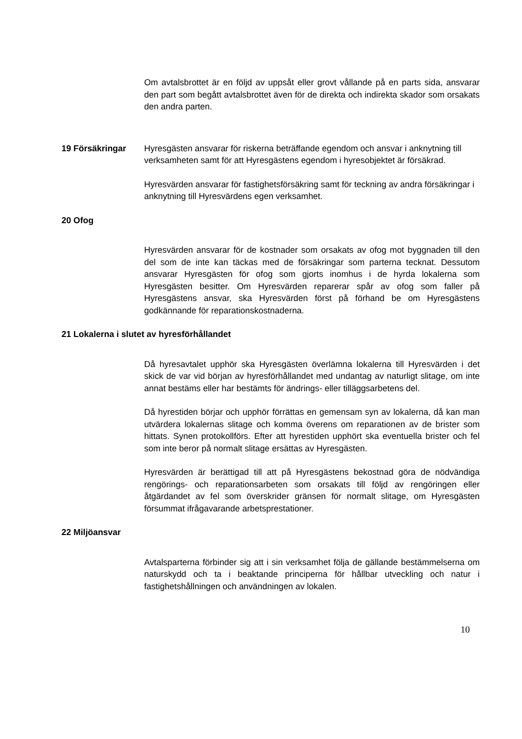Om avtalsbrottet är en följd av uppsåt eller grovt vållande på en parts sida, ansvarar den part som begått avtalsbrottet även för de direkta och indirekta skador som orsakats den andra parten.
19 Försäkringar Hyresgästen ansvarar för riskerna beträffande egendom och ansvar i anknytning till verksamheten samt för att Hyresgästens egendom i hyresobjektet är försäkrad.
Hyresvärden ansvarar för fastighetsförsäkring samt för teckning av andra försäkringar i anknytning till Hyresvärdens egen verksamhet.
20 Ofog
Hyresvärden ansvarar för de kostnader som orsakats av ofog mot byggnaden till den del som de inte kan täckas med de försäkringar som parterna tecknat. Dessutom ansvarar Hyresgästen för ofog som gjorts inomhus i de hyrda lokalerna som Hyresgästen besitter. Om Hyresvärden reparerar spår av ofog som faller på Hyresgästens ansvar, ska Hyresvärden först på förhand be om Hyresgästens godkännande för reparationskostnaderna.
21 Lokalerna i slutet av hyresförhållandet
Då hyresavtalet upphör ska Hyresgästen överlämna lokalerna till Hyresvärden i det skick de var vid början av hyresförhållandet med undantag av naturligt slitage, om inte annat bestäms eller har bestämts för ändrings- eller tilläggsarbetens del.
Då hyrestiden börjar och upphör förrättas en gemensam syn av lokalerna, då kan man utvärdera lokalernas slitage och komma överens om reparationen av de brister som hittats. Synen protokollförs. Efter att hyrestiden upphört ska eventuella brister och fel som inte beror på normalt slitage ersättas av Hyresgästen.
Hyresvärden är berättigad till att på Hyresgästens bekostnad göra de nödvändiga rengörings- och reparationsarbeten som orsakats till följd av rengöringen eller åtgärdandet av fel som överskrider gränsen för normalt slitage, om Hyresgästen försummat ifrågavarande arbetsprestationer.
22 Miljöansvar
Avtalsparterna förbinder sig att i sin verksamhet följa de gällande bestämmelserna om naturskydd och ta i beaktande principerna för hållbar utveckling och natur i fastighetshållningen och användningen av lokalen.
10